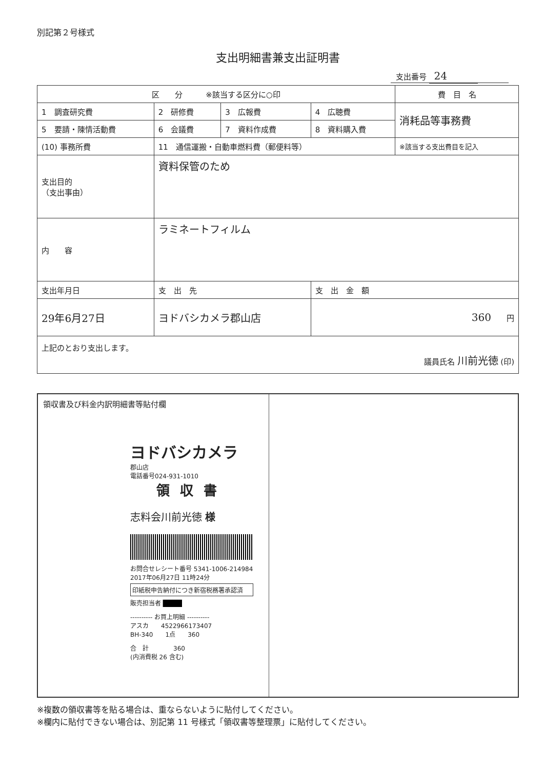別記第２号様式
支出明細書兼支出証明書
支出番号 24
| 区 分 ※該当する区分に○印 | | | | 費 目 名 |
| --- | --- | --- | --- | --- |
| 1 調査研究費 | 2 研修費 | 3 広報費 | 4 広聴費 | 消耗品等事務費 |
| 5 要請・陳情活動費 | 6 会議費 | 7 資料作成費 | 8 資料購入費 | |
| (10) 事務所費 | 11 通信運搬・自動車燃料費（郵便料等） | | | ※該当する支出費目を記入 |
| 支出目的 （支出事由） | 資料保管のため | | | |
| 内 容 | ラミネートフィルム | | | |
| 支出年月日 | 支 出 先 | | 支 出 金 額 | |
| 29年6月27日 | ヨドバシカメラ郡山店 | | 360 円 | |
| 上記のとおり支出します。 議員氏名 川前光徳 (印) | | | | |
領収書及び料金内訳明細書等貼付欄
ヨドバシカメラ
郡山店
電話番号024-931-1010
領収書
志料会川前光徳 様
お問合せレシート番号 5341-1006-214984
2017年06月27日 11時24分
印紙税申告納付につき新宿税務署承認済
販売担当者 ████
---------- お買上明細 ----------
アスカ　　4522966173407
BH-340　　1点　　360
合　計　　　　360
(内消費税 26 含む)
※複数の領収書等を貼る場合は、重ならないように貼付してください。
※欄内に貼付できない場合は、別記第 11 号様式「領収書等整理票」に貼付してください。